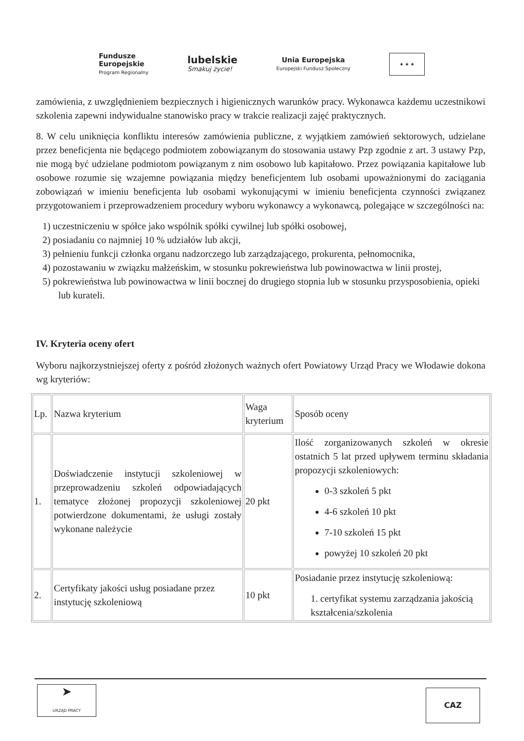Fundusze
Europejskie
Program Regionalny
lubelskie
Smakuj życie!
Unia Europejska
Europejski Fundusz Społeczny
★ ★ ★
zamówienia, z uwzględnieniem bezpiecznych i higienicznych warunków pracy. Wykonawca każdemu uczestnikowi szkolenia zapewni indywidualne stanowisko pracy w trakcie realizacji zajęć praktycznych.
8. W celu uniknięcia konfliktu interesów zamówienia publiczne, z wyjątkiem zamówień sektorowych, udzielane przez beneficjenta nie będącego podmiotem zobowiązanym do stosowania ustawy Pzp zgodnie z art. 3 ustawy Pzp, nie mogą być udzielane podmiotom powiązanym z nim osobowo lub kapitałowo. Przez powiązania kapitałowe lub osobowe rozumie się wzajemne powiązania między beneficjentem lub osobami upoważnionymi do zaciągania zobowiązań w imieniu beneficjenta lub osobami wykonującymi w imieniu beneficjenta czynności związanez przygotowaniem i przeprowadzeniem procedury wyboru wykonawcy a wykonawcą, polegające w szczególności na:
1) uczestniczeniu w spółce jako wspólnik spółki cywilnej lub spółki osobowej,
2) posiadaniu co najmniej 10 % udziałów lub akcji,
3) pełnieniu funkcji członka organu nadzorczego lub zarządzającego, prokurenta, pełnomocnika,
4) pozostawaniu w związku małżeńskim, w stosunku pokrewieństwa lub powinowactwa w linii prostej,
5) pokrewieństwa lub powinowactwa w linii bocznej do drugiego stopnia lub w stosunku przysposobienia, opieki lub kurateli.
IV. Kryteria oceny ofert
Wyboru najkorzystniejszej oferty z pośród złożonych ważnych ofert Powiatowy Urząd Pracy we Włodawie dokona wg kryteriów:
| Lp. | Nazwa kryterium | Waga kryterium | Sposób oceny |
| 1. | Doświadczenie instytucji szkoleniowej w przeprowadzeniu szkoleń odpowiadających tematyce złożonej propozycji szkoleniowej potwierdzone dokumentami, że usługi zostały wykonane należycie | 20 pkt | Ilość zorganizowanych szkoleń w okresie ostatnich 5 lat przed upływem terminu składania propozycji szkoleniowych: 0-3 szkoleń 5 pkt 4-6 szkoleń 10 pkt 7-10 szkoleń 15 pkt powyżej 10 szkoleń 20 pkt |
| 2. | Certyfikaty jakości usług posiadane przez instytucję szkoleniową | 10 pkt | Posiadanie przez instytucję szkoleniową: 1. certyfikat systemu zarządzania jakością kształcenia/szkolenia |
➤
URZĄD PRACY
CAZ